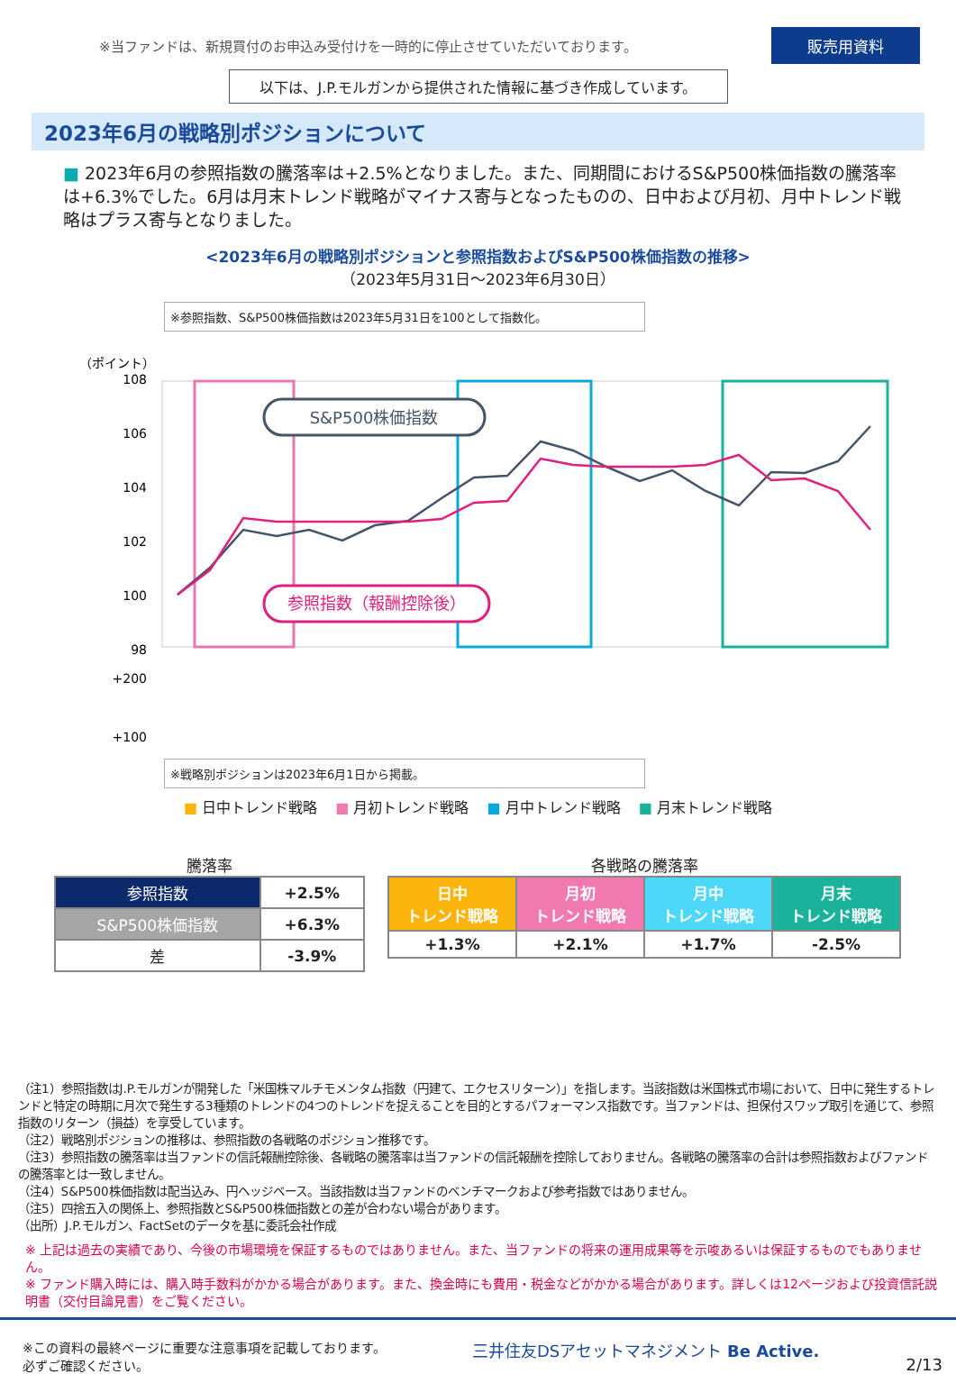※当ファンドは、新規買付のお申込み受付けを一時的に停止させていただいております。
販売用資料
以下は、J.P.モルガンから提供された情報に基づき作成しています。
2023年6月の戦略別ポジションについて
■ 2023年6月の参照指数の騰落率は+2.5%となりました。また、同期間におけるS&P500株価指数の騰落率は+6.3%でした。6月は月末トレンド戦略がマイナス寄与となったものの、日中および月初、月中トレンド戦略はプラス寄与となりました。
<2023年6月の戦略別ポジションと参照指数およびS&P500株価指数の推移>
（2023年5月31日～2023年6月30日）
※参照指数、S&P500株価指数は2023年5月31日を100として指数化。
（ポイント）
108
106
104
102
100
98
+200
+100
S&P500株価指数
参照指数（報酬控除後）
※戦略別ポジションは2023年6月1日から掲載。
■ 日中トレンド戦略 ■ 月初トレンド戦略 ■ 月中トレンド戦略 ■ 月末トレンド戦略
騰落率
| 参照指数 | +2.5% |
| S&P500株価指数 | +6.3% |
| 差 | -3.9% |
各戦略の騰落率
| 日中 トレンド戦略 | 月初 トレンド戦略 | 月中 トレンド戦略 | 月末 トレンド戦略 |
| --- | --- | --- | --- |
| +1.3% | +2.1% | +1.7% | -2.5% |
（注1）参照指数はJ.P.モルガンが開発した「米国株マルチモメンタム指数（円建て、エクセスリターン）」を指します。当該指数は米国株式市場において、日中に発生するトレンドと特定の時期に月次で発生する3種類のトレンドの4つのトレンドを捉えることを目的とするパフォーマンス指数です。当ファンドは、担保付スワップ取引を通じて、参照指数のリターン（損益）を享受しています。
（注2）戦略別ポジションの推移は、参照指数の各戦略のポジション推移です。
（注3）参照指数の騰落率は当ファンドの信託報酬控除後、各戦略の騰落率は当ファンドの信託報酬を控除しておりません。各戦略の騰落率の合計は参照指数およびファンドの騰落率とは一致しません。
（注4）S&P500株価指数は配当込み、円ヘッジベース。当該指数は当ファンドのベンチマークおよび参考指数ではありません。
（注5）四捨五入の関係上、参照指数とS&P500株価指数との差が合わない場合があります。
（出所）J.P.モルガン、FactSetのデータを基に委託会社作成
※ 上記は過去の実績であり、今後の市場環境を保証するものではありません。また、当ファンドの将来の運用成果等を示唆あるいは保証するものでもありません。
※ ファンド購入時には、購入時手数料がかかる場合があります。また、換金時にも費用・税金などがかかる場合があります。詳しくは12ページおよび投資信託説明書（交付目論見書）をご覧ください。
※この資料の最終ページに重要な注意事項を記載しております。
必ずご確認ください。
三井住友DSアセットマネジメント Be Active.
2/13